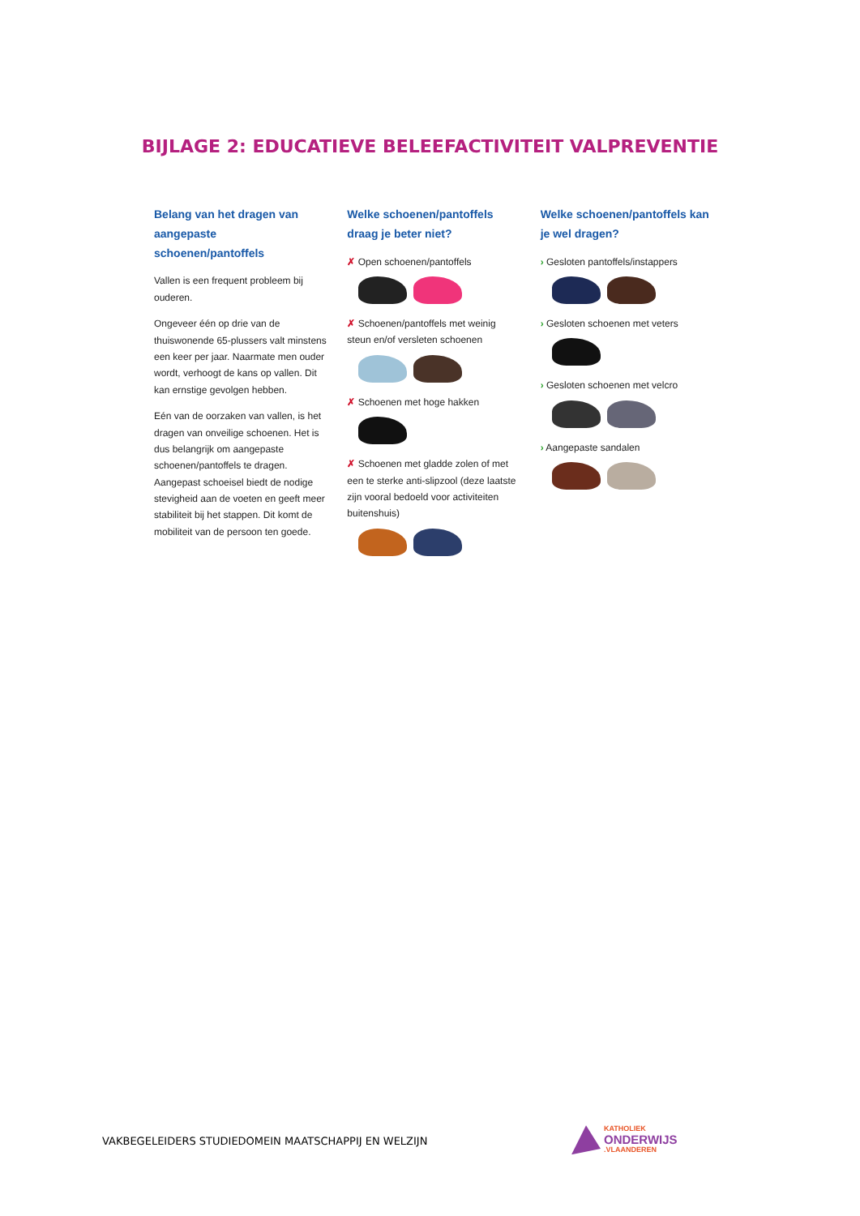BIJLAGE 2: EDUCATIEVE BELEEFACTIVITEIT VALPREVENTIE
Belang van het dragen van aangepaste schoenen/pantoffels
Vallen is een frequent probleem bij ouderen.
Ongeveer één op drie van de thuiswonende 65-plussers valt minstens een keer per jaar. Naarmate men ouder wordt, verhoogt de kans op vallen. Dit kan ernstige gevolgen hebben.
Eén van de oorzaken van vallen, is het dragen van onveilige schoenen. Het is dus belangrijk om aangepaste schoenen/pantoffels te dragen. Aangepast schoeisel biedt de nodige stevigheid aan de voeten en geeft meer stabiliteit bij het stappen. Dit komt de mobiliteit van de persoon ten goede.
Welke schoenen/pantoffels draag je beter niet?
✗ Open schoenen/pantoffels
✗ Schoenen/pantoffels met weinig steun en/of versleten schoenen
✗ Schoenen met hoge hakken
✗ Schoenen met gladde zolen of met een te sterke anti-slipzool (deze laatste zijn vooral bedoeld voor activiteiten buitenshuis)
Welke schoenen/pantoffels kan je wel dragen?
› Gesloten pantoffels/instappers
› Gesloten schoenen met veters
› Gesloten schoenen met velcro
› Aangepaste sandalen
VAKBEGELEIDERS STUDIEDOMEIN MAATSCHAPPIJ EN WELZIJN
KATHOLIEK
ONDERWIJS.VLAANDEREN